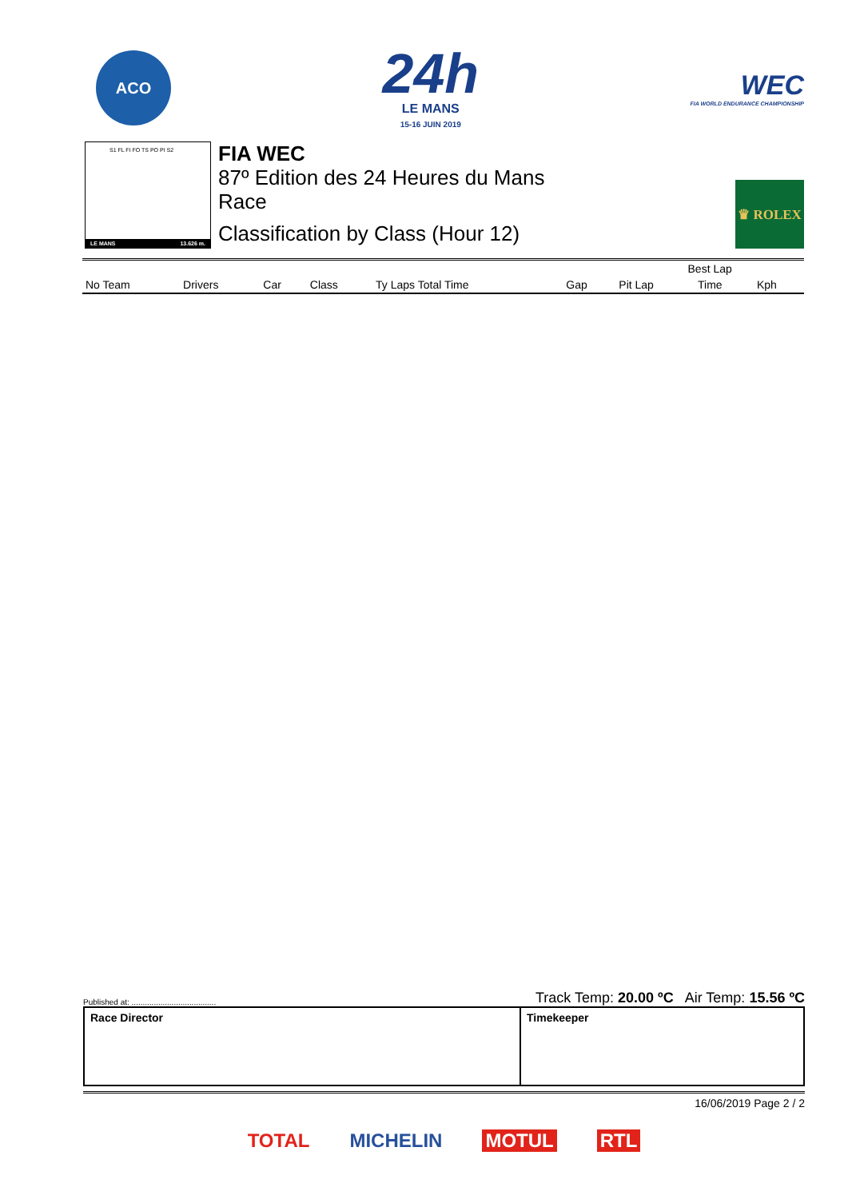ACO
24h
LE MANS
15-16 JUIN 2019
WEC
FIA WORLD ENDURANCE CHAMPIONSHIP
S1 FL FI FO TS PO PI S2
LE MANS 13.626 m.
FIA WEC
87º Edition des 24 Heures du Mans
Race
Classification by Class (Hour 12)
♛ ROLEX
| No Team | Drivers | Car | Class | Ty Laps Total Time | Gap | Best Lap | | |
| --- | --- | --- | --- | --- | --- | --- | --- | --- |
| | | | | | | Pit Lap | Time | Kph |
Published at: ...................................... Track Temp: 20.00 ºC Air Temp: 15.56 ºC
Race Director Timekeeper
16/06/2019 Page 2 / 2
TOTAL MICHELIN MOTUL RTL